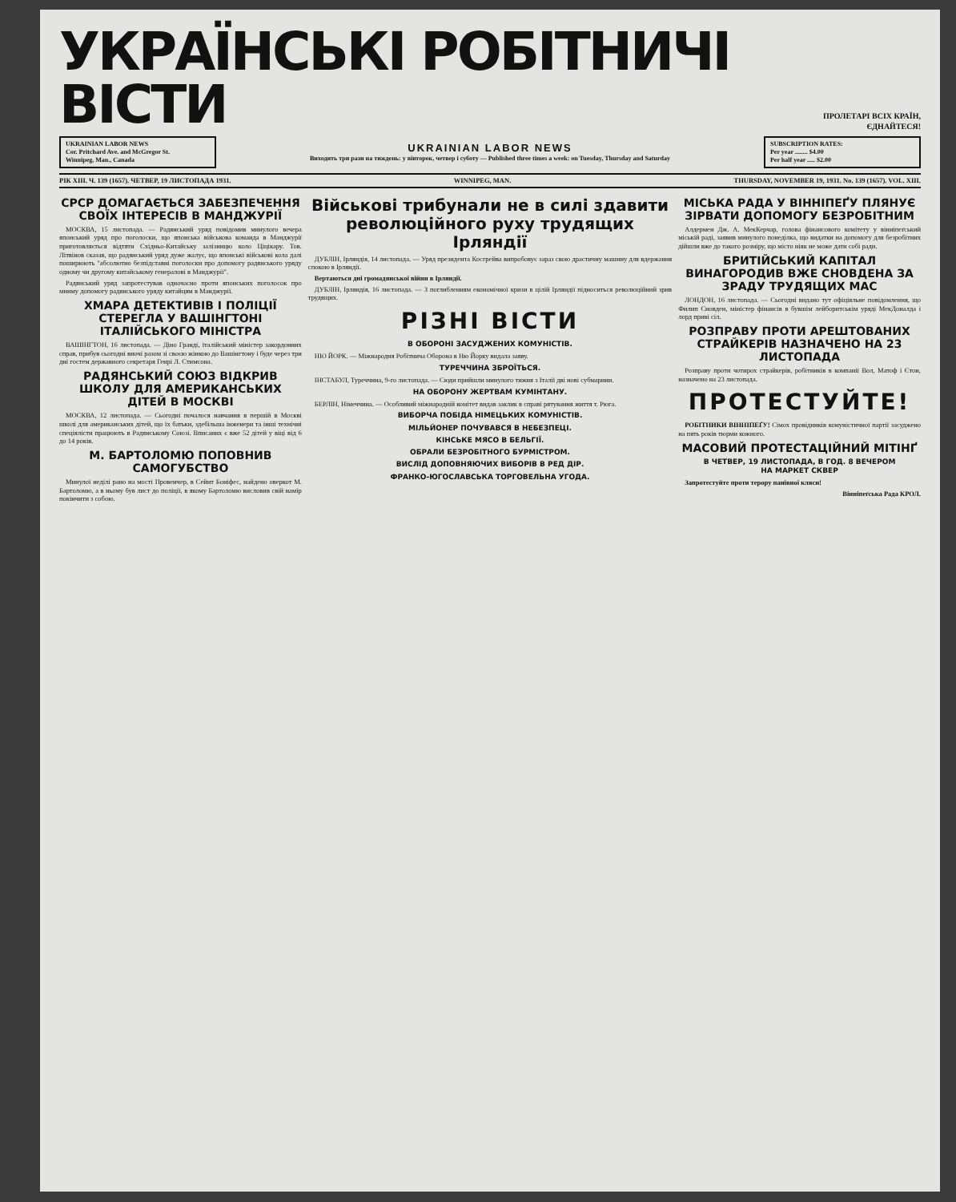УКРАЇНСЬКІ РОБІТНИЧІ ВІСТИ
ПРОЛЕТАРІ ВСІХ КРАЇН, ЄДНАЙТЕСЯ!
UKRAINIAN LABOR NEWS
Cor. Pritchard Ave. and McGregor St.
Winnipeg, Man., Canada
UKRAINIAN LABOR NEWS
Виходить три рази на тиждень: у вівторок, четвер і суботу — Published three times a week: on Tuesday, Thursday and Saturday
SUBSCRIPTION RATES:
Per year ........ $4.00
Per half year ..... $2.00
РІК XIII. Ч. 139 (1657). ЧЕТВЕР, 19 ЛИСТОПАДА 1931. WINNIPEG, MAN. THURSDAY, NOVEMBER 19, 1931. No. 139 (1657). VOL. XIII.
СРСР ДОМАГАЄТЬСЯ ЗАБЕЗПЕЧЕННЯ СВОЇХ ІНТЕРЕСІВ В МАНДЖУРІЇ
МОСКВА, 15 листопада. — Радянський уряд повідомив минулого вечера японський уряд про поголоски, що японська військова команда в Манджурії приготовляється відтяти Східньо-Китайську залізницю коло Ціцікару. Тов. Літвінов сказав, що радянський уряд дуже жалує, що японські військові кола далі поширюють "абсолютно безпідставні поголоски про допомогу радянського уряду одному чи другому китайському генералові в Манджурії".
Радянський уряд запротестував одночасно проти японських поголосок про мниму допомогу радянського уряду китайцям в Манджурії.
ХМАРА ДЕТЕКТИВІВ І ПОЛІЦІЇ СТЕРЕГЛА У ВАШІНГТОНІ ІТАЛІЙСЬКОГО МІНІСТРА
ВАШІНГТОН, 16 листопада. — Діно Гранді, італійський міністер закордонних справ, прибув сьогодні вночі разом зі своєю жінкою до Вашінгтону і буде через три дні гостем державного секретаря Генрі Л. Стимсона.
РАДЯНСЬКИЙ СОЮЗ ВІДКРИВ ШКОЛУ ДЛЯ АМЕРИКАНСЬКИХ ДІТЕЙ В МОСКВІ
МОСКВА, 12 листопада. — Сьогодні почалося навчання в першій в Москві школі для американських дітей, що їх батьки, здебільша інженери та інші технічні спеціялісти працюють в Радянському Союзі. Вписаних є вже 52 дітей у віці від 6 до 14 років.
М. БАРТОЛОМЮ ПОПОВНИВ САМОГУБСТВО
Минулої неділі рано на мості Провенчер, в Сейнт Боніфес, найдено оверкот М. Бартоломю, а в ньому був лист до поліції, в якому Бартоломю висловив свій намір покінчити з собою.
Військові трибунали не в силі здавити революційного руху трудящих Ірляндії
ДУБЛІН, Ірляндія, 14 листопада. — Уряд президента Косгрейва випробовує зараз свою драстичну машину для вдержання спокою в Ірляндії.
Вертаються дні громадянської війни в Ірляндії.
ДУБЛІН, Ірляндія, 16 листопада. — З поглибленням економічної кризи в цілій Ірляндії підноситься революційний зрив трудящих.
РІЗНІ ВІСТИ
В ОБОРОНІ ЗАСУДЖЕНИХ КОМУНІСТІВ.
НЮ ЙОРК. — Міжнародня Робітнича Оборона в Ню Йорку видала заяву.
ТУРЕЧЧИНА ЗБРОЇТЬСЯ.
ІНСТАБУЛ, Туреччина, 9-го листопада. — Сюди прийшли минулого тижня з Італії дві нові субмарини.
НА ОБОРОНУ ЖЕРТВАМ КУМІНТАНУ.
БЕРЛІН, Німеччина. — Особливий міжнародній комітет видав заклик в справі рятування життя т. Рюга.
ВИБОРЧА ПОБІДА НІМЕЦЬКИХ КОМУНІСТІВ.
МІЛЬЙОНЕР ПОЧУВАВСЯ В НЕБЕЗПЕЦІ.
КІНСЬКЕ МЯСО В БЕЛЬГІЇ.
ОБРАЛИ БЕЗРОБІТНОГО БУРМІСТРОМ.
ВИСЛІД ДОПОВНЯЮЧИХ ВИБОРІВ В РЕД ДІР.
ФРАНКО-ЮГОСЛАВСЬКА ТОРГОВЕЛЬНА УГОДА.
МІСЬКА РАДА У ВІННІПЕҐУ ПЛЯНУЄ ЗІРВАТИ ДОПОМОГУ БЕЗРОБІТНИМ
Алдермен Дж. А. МекКерчар, голова фінансового комітету у вінніпеґський міській раді, заявив минулого понеділка, що видатки на допомогу для безробітних дійшли вже до такого розміру, що місто ніяк не може дати собі ради.
БРИТІЙСЬКИЙ КАПІТАЛ ВИНАГОРОДИВ ВЖЕ СНОВДЕНА ЗА ЗРАДУ ТРУДЯЩИХ МАС
ЛОНДОН, 16 листопада. — Сьогодні видано тут офіціяльне повідомлення, що Филип Сновден, міністер фінансів в бувшім лейборитськім уряді МекДоналда і лорд приві сіл.
РОЗПРАВУ ПРОТИ АРЕШТОВАНИХ СТРАЙКЕРІВ НАЗНАЧЕНО НА 23 ЛИСТОПАДА
Розправу проти чотирох страйкерів, робітників в компанії Вол, Матоф і Єтон, назначено на 23 листопада.
ПРОТЕСТУЙТЕ!
РОБІТНИКИ ВІННІПЕҐУ! Сімох провідників комуністичної партії засуджено на пять років тюрми кожного.
МАСОВИЙ ПРОТЕСТАЦІЙНИЙ МІТІНҐ
В ЧЕТВЕР, 19 ЛИСТОПАДА, В ГОД. 8 ВЕЧЕРОМ
НА МАРКЕТ СКВЕР
Запротестуйте проти терору панівної кляси!
Вінніпеґська Рада КРОЛ.